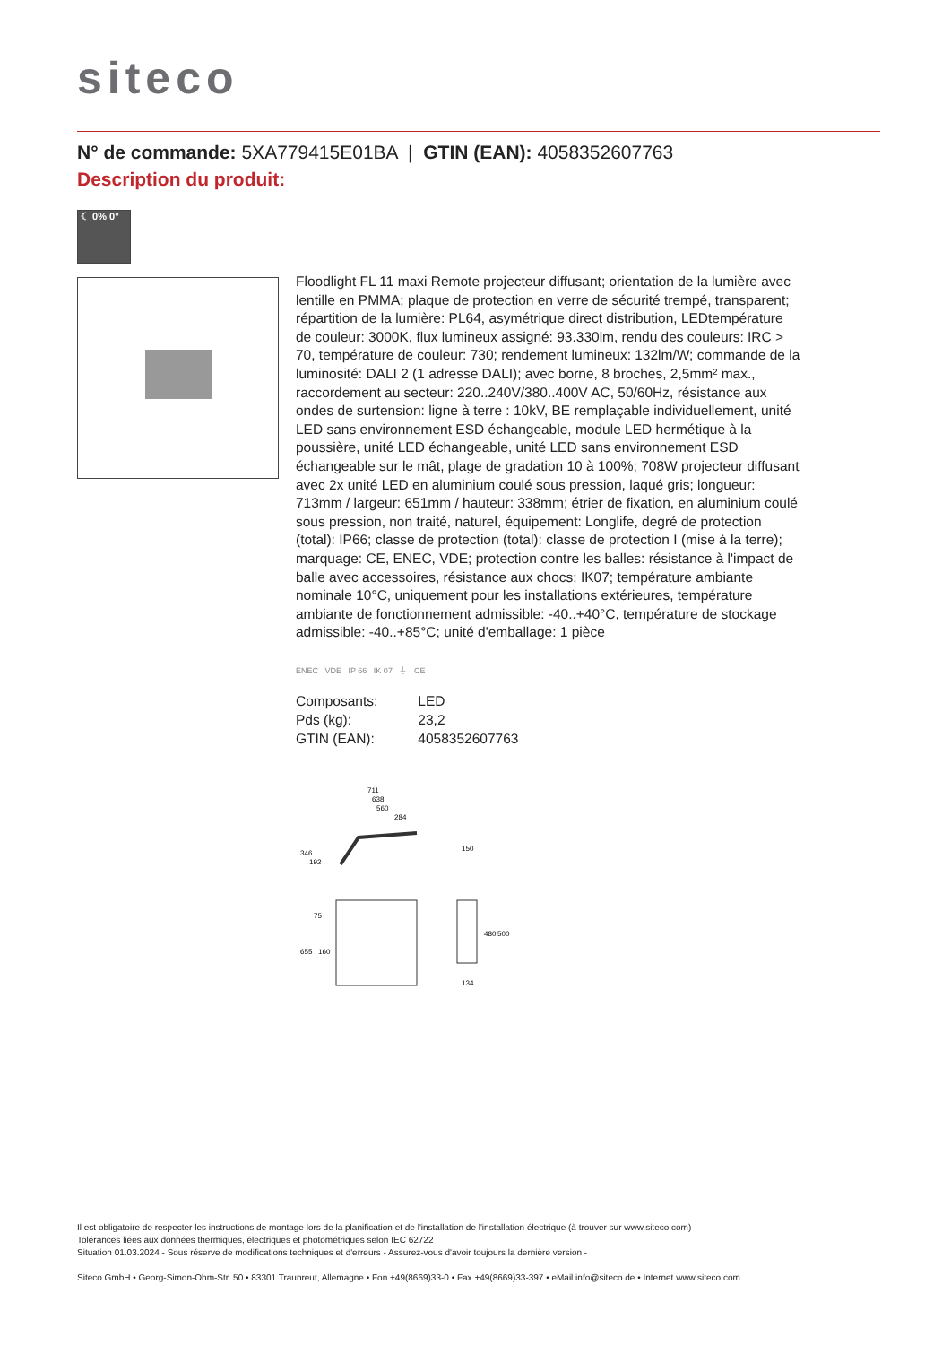siteco
N° de commande: 5XA779415E01BA | GTIN (EAN): 4058352607763
Description du produit:
☾ 0% 0°
Floodlight FL 11 maxi Remote projecteur diffusant; orientation de la lumière avec lentille en PMMA; plaque de protection en verre de sécurité trempé, transparent; répartition de la lumière: PL64, asymétrique direct distribution, LEDtempérature de couleur: 3000K, flux lumineux assigné: 93.330lm, rendu des couleurs: IRC > 70, température de couleur: 730; rendement lumineux: 132lm/W; commande de la luminosité: DALI 2 (1 adresse DALI); avec borne, 8 broches, 2,5mm² max., raccordement au secteur: 220..240V/380..400V AC, 50/60Hz, résistance aux ondes de surtension: ligne à terre : 10kV, BE remplaçable individuellement, unité LED sans environnement ESD échangeable, module LED hermétique à la poussière, unité LED échangeable, unité LED sans environnement ESD échangeable sur le mât, plage de gradation 10 à 100%; 708W projecteur diffusant avec 2x unité LED en aluminium coulé sous pression, laqué gris; longueur: 713mm / largeur: 651mm / hauteur: 338mm; étrier de fixation, en aluminium coulé sous pression, non traité, naturel, équipement: Longlife, degré de protection (total): IP66; classe de protection (total): classe de protection I (mise à la terre); marquage: CE, ENEC, VDE; protection contre les balles: résistance à l'impact de balle avec accessoires, résistance aux chocs: IK07; température ambiante nominale 10°C, uniquement pour les installations extérieures, température ambiante de fonctionnement admissible: -40..+40°C, température de stockage admissible: -40..+85°C; unité d'emballage: 1 pièce
ENEC VDE IP 66 IK 07 ⏚ CE
| Composants: | LED |
| Pds (kg): | 23,2 |
| GTIN (EAN): | 4058352607763 |
711
638
560
284
150
346
192
655
160
75
480
500
134
Il est obligatoire de respecter les instructions de montage lors de la planification et de l'installation de l'installation électrique (à trouver sur www.siteco.com)
Tolérances liées aux données thermiques, électriques et photométriques selon IEC 62722
Situation 01.03.2024 - Sous réserve de modifications techniques et d'erreurs - Assurez-vous d'avoir toujours la dernière version -
Siteco GmbH • Georg-Simon-Ohm-Str. 50 • 83301 Traunreut, Allemagne • Fon +49(8669)33-0 • Fax +49(8669)33-397 • eMail info@siteco.de • Internet www.siteco.com